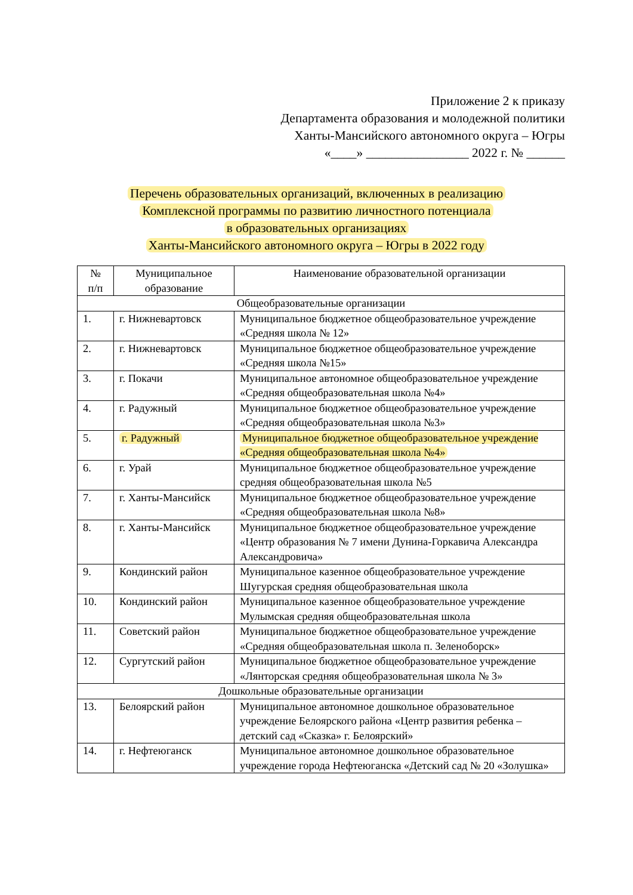Приложение 2 к приказу
Департамента образования и молодежной политики
Ханты-Мансийского автономного округа – Югры
«____» ________________ 2022 г. № ______
Перечень образовательных организаций, включенных в реализацию
Комплексной программы по развитию личностного потенциала
в образовательных организациях
Ханты-Мансийского автономного округа – Югры в 2022 году
| № п/п | Муниципальное образование | Наименование образовательной организации |
| --- | --- | --- |
| Общеобразовательные организации | | |
| 1. | г. Нижневартовск | Муниципальное бюджетное общеобразовательное учреждение «Средняя школа № 12» |
| 2. | г. Нижневартовск | Муниципальное бюджетное общеобразовательное учреждение «Средняя школа №15» |
| 3. | г. Покачи | Муниципальное автономное общеобразовательное учреждение «Средняя общеобразовательная школа №4» |
| 4. | г. Радужный | Муниципальное бюджетное общеобразовательное учреждение «Средняя общеобразовательная школа №3» |
| 5. | г. Радужный | Муниципальное бюджетное общеобразовательное учреждение «Средняя общеобразовательная школа №4» |
| 6. | г. Урай | Муниципальное бюджетное общеобразовательное учреждение средняя общеобразовательная школа №5 |
| 7. | г. Ханты-Мансийск | Муниципальное бюджетное общеобразовательное учреждение «Средняя общеобразовательная школа №8» |
| 8. | г. Ханты-Мансийск | Муниципальное бюджетное общеобразовательное учреждение «Центр образования № 7 имени Дунина-Горкавича Александра Александровича» |
| 9. | Кондинский район | Муниципальное казенное общеобразовательное учреждение Шугурская средняя общеобразовательная школа |
| 10. | Кондинский район | Муниципальное казенное общеобразовательное учреждение Мулымская средняя общеобразовательная школа |
| 11. | Советский район | Муниципальное бюджетное общеобразовательное учреждение «Средняя общеобразовательная школа п. Зеленоборск» |
| 12. | Сургутский район | Муниципальное бюджетное общеобразовательное учреждение «Лянторская средняя общеобразовательная школа № 3» |
| Дошкольные образовательные организации | | |
| 13. | Белоярский район | Муниципальное автономное дошкольное образовательное учреждение Белоярского района «Центр развития ребенка – детский сад «Сказка» г. Белоярский» |
| 14. | г. Нефтеюганск | Муниципальное автономное дошкольное образовательное учреждение города Нефтеюганска «Детский сад № 20 «Золушка» |